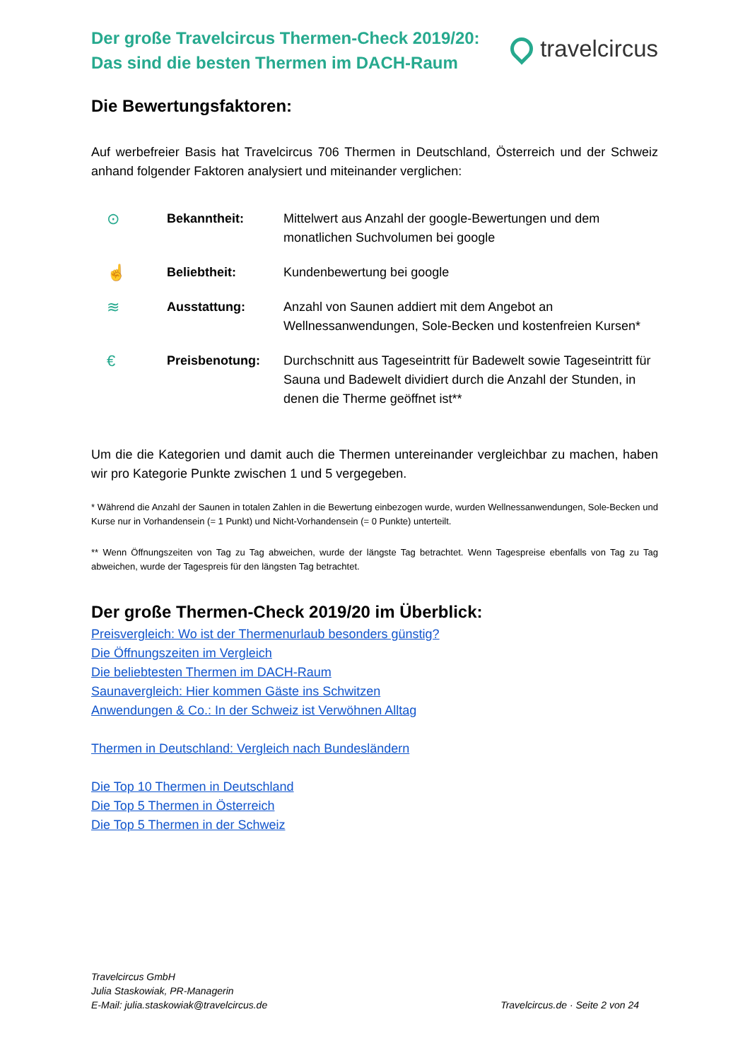Der große Travelcircus Thermen-Check 2019/20:
Das sind die besten Thermen im DACH-Raum
travelcircus
Die Bewertungsfaktoren:
Auf werbefreier Basis hat Travelcircus 706 Thermen in Deutschland, Österreich und der Schweiz anhand folgender Faktoren analysiert und miteinander verglichen:
| ⊙ | Bekanntheit: | Mittelwert aus Anzahl der google-Bewertungen und dem monatlichen Suchvolumen bei google |
| ☝ | Beliebtheit: | Kundenbewertung bei google |
| ≋ | Ausstattung: | Anzahl von Saunen addiert mit dem Angebot an Wellnessanwendungen, Sole-Becken und kostenfreien Kursen* |
| € | Preisbenotung: | Durchschnitt aus Tageseintritt für Badewelt sowie Tageseintritt für Sauna und Badewelt dividiert durch die Anzahl der Stunden, in denen die Therme geöffnet ist** |
Um die die Kategorien und damit auch die Thermen untereinander vergleichbar zu machen, haben wir pro Kategorie Punkte zwischen 1 und 5 vergegeben.
* Während die Anzahl der Saunen in totalen Zahlen in die Bewertung einbezogen wurde, wurden Wellnessanwendungen, Sole-Becken und Kurse nur in Vorhandensein (= 1 Punkt) und Nicht-Vorhandensein (= 0 Punkte) unterteilt.
** Wenn Öffnungszeiten von Tag zu Tag abweichen, wurde der längste Tag betrachtet. Wenn Tagespreise ebenfalls von Tag zu Tag abweichen, wurde der Tagespreis für den längsten Tag betrachtet.
Der große Thermen-Check 2019/20 im Überblick:
Preisvergleich: Wo ist der Thermenurlaub besonders günstig?
Die Öffnungszeiten im Vergleich
Die beliebtesten Thermen im DACH-Raum
Saunavergleich: Hier kommen Gäste ins Schwitzen
Anwendungen & Co.: In der Schweiz ist Verwöhnen Alltag
Thermen in Deutschland: Vergleich nach Bundesländern
Die Top 10 Thermen in Deutschland
Die Top 5 Thermen in Österreich
Die Top 5 Thermen in der Schweiz
Travelcircus GmbH
Julia Staskowiak, PR-Managerin
E-Mail: julia.staskowiak@travelcircus.de
Travelcircus.de · Seite 2 von 24